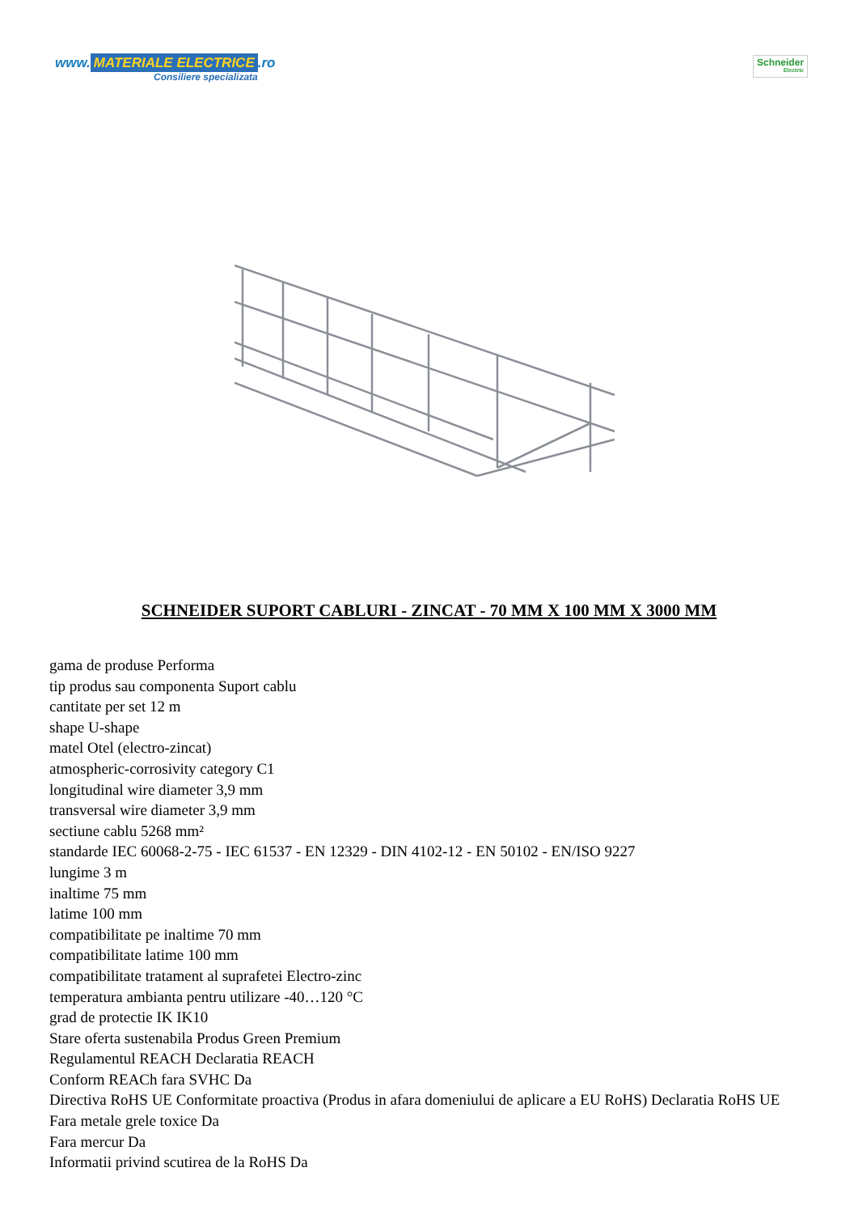www. MATERIALE ELECTRICE.ro
Consiliere specializata
Schneider
Electric
SCHNEIDER SUPORT CABLURI - ZINCAT - 70 MM X 100 MM X 3000 MM
gama de produse Performa
tip produs sau componenta Suport cablu
cantitate per set 12 m
shape U-shape
matel Otel (electro-zincat)
atmospheric-corrosivity category C1
longitudinal wire diameter 3,9 mm
transversal wire diameter 3,9 mm
sectiune cablu 5268 mm²
standarde IEC 60068-2-75 - IEC 61537 - EN 12329 - DIN 4102-12 - EN 50102 - EN/ISO 9227
lungime 3 m
inaltime 75 mm
latime 100 mm
compatibilitate pe inaltime 70 mm
compatibilitate latime 100 mm
compatibilitate tratament al suprafetei Electro-zinc
temperatura ambianta pentru utilizare -40…120 °C
grad de protectie IK IK10
Stare oferta sustenabila Produs Green Premium
Regulamentul REACH Declaratia REACH
Conform REACh fara SVHC Da
Directiva RoHS UE Conformitate proactiva (Produs in afara domeniului de aplicare a EU RoHS) Declaratia RoHS UE
Fara metale grele toxice Da
Fara mercur Da
Informatii privind scutirea de la RoHS Da